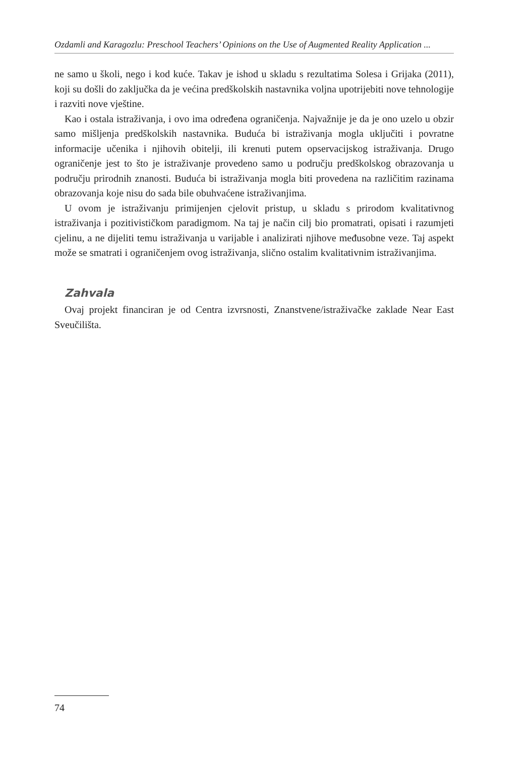Ozdamli and Karagozlu: Preschool Teachers’ Opinions on the Use of Augmented Reality Application ...
ne samo u školi, nego i kod kuće. Takav je ishod u skladu s rezultatima Solesa i Grijaka (2011), koji su došli do zaključka da je većina predškolskih nastavnika voljna upotrijebiti nove tehnologije i razviti nove vještine.
Kao i ostala istraživanja, i ovo ima određena ograničenja. Najvažnije je da je ono uzelo u obzir samo mišljenja predškolskih nastavnika. Buduća bi istraživanja mogla uključiti i povratne informacije učenika i njihovih obitelji, ili krenuti putem opservacijskog istraživanja. Drugo ograničenje jest to što je istraživanje provedeno samo u području predškolskog obrazovanja u području prirodnih znanosti. Buduća bi istraživanja mogla biti provedena na različitim razinama obrazovanja koje nisu do sada bile obuhvaćene istraživanjima.
U ovom je istraživanju primijenjen cjelovit pristup, u skladu s prirodom kvalitativnog istraživanja i pozitivističkom paradigmom. Na taj je način cilj bio promatrati, opisati i razumjeti cjelinu, a ne dijeliti temu istraživanja u varijable i analizirati njihove međusobne veze. Taj aspekt može se smatrati i ograničenjem ovog istraživanja, slično ostalim kvalitativnim istraživanjima.
Zahvala
Ovaj projekt financiran je od Centra izvrsnosti, Znanstvene/istraživačke zaklade Near East Sveučilišta.
74